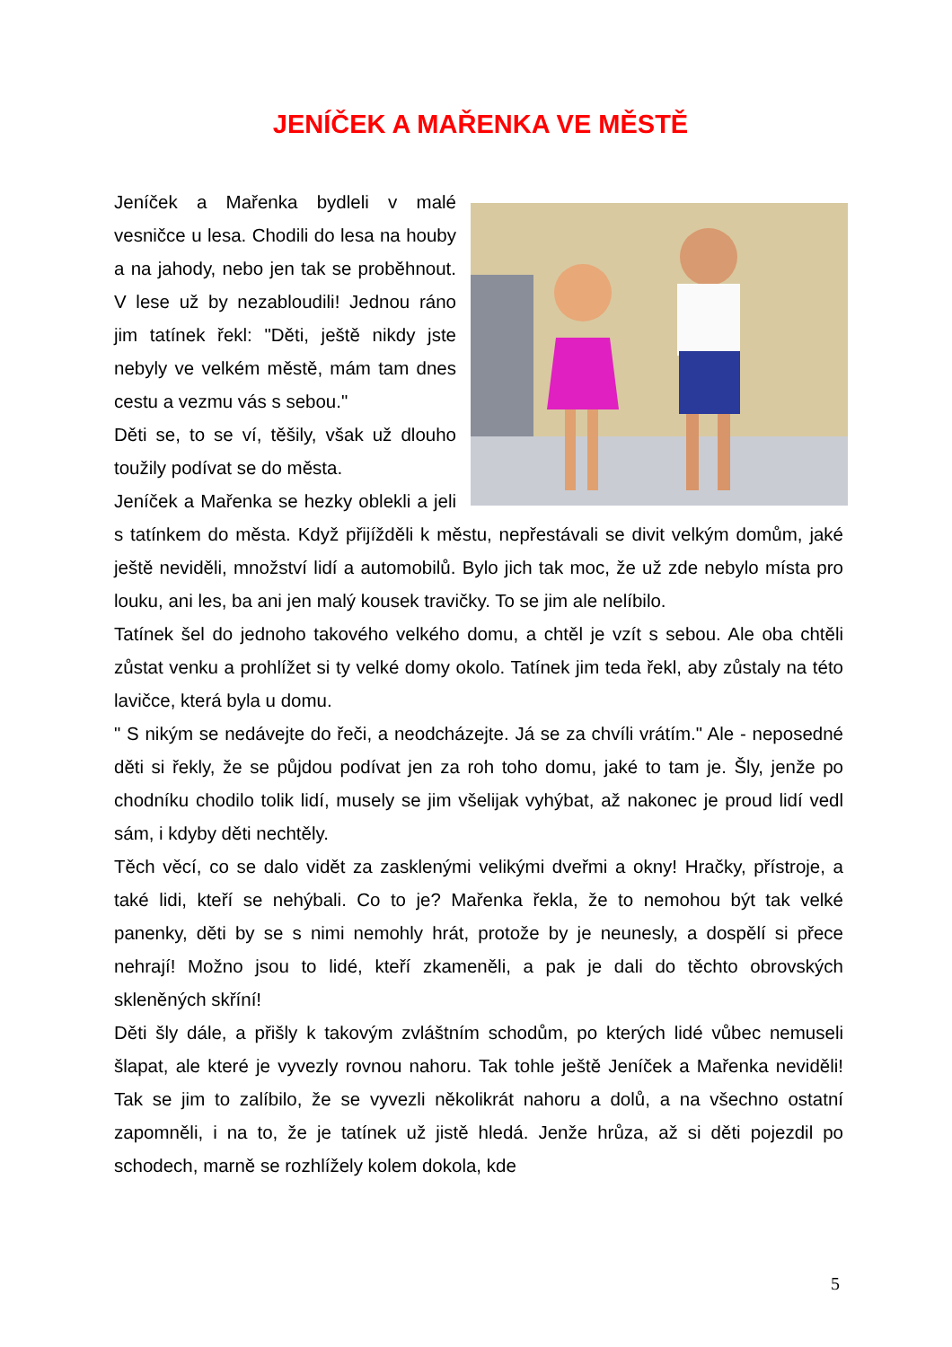JENÍČEK A MAŘENKA VE MĚSTĚ
Jeníček a Mařenka bydleli v malé vesničce u lesa. Chodili do lesa na houby a na jahody, nebo jen tak se proběhnout. V lese už by nezabloudili! Jednou ráno jim tatínek řekl: "Děti, ještě nikdy jste nebyly ve velkém městě, mám tam dnes cestu a vezmu vás s sebou."
Děti se, to se ví, těšily, však už dlouho toužily podívat se do města.
Jeníček a Mařenka se hezky oblekli a jeli s tatínkem do města. Když přijížděli k městu, nepřestávali se divit velkým domům, jaké ještě neviděli, množství lidí a automobilů. Bylo jich tak moc, že už zde nebylo místa pro louku, ani les, ba ani jen malý kousek travičky. To se jim ale nelíbilo.
Tatínek šel do jednoho takového velkého domu, a chtěl je vzít s sebou. Ale oba chtěli zůstat venku a prohlížet si ty velké domy okolo. Tatínek jim teda řekl, aby zůstaly na této lavičce, která byla u domu.
" S nikým se nedávejte do řeči, a neodcházejte. Já se za chvíli vrátím." Ale - neposedné děti si řekly, že se půjdou podívat jen za roh toho domu, jaké to tam je. Šly, jenže po chodníku chodilo tolik lidí, musely se jim všelijak vyhýbat, až nakonec je proud lidí vedl sám, i kdyby děti nechtěly.
Těch věcí, co se dalo vidět za zasklenými velikými dveřmi a okny! Hračky, přístroje, a také lidi, kteří se nehýbali. Co to je? Mařenka řekla, že to nemohou být tak velké panenky, děti by se s nimi nemohly hrát, protože by je neunesly, a dospělí si přece nehrají! Možno jsou to lidé, kteří zkameněli, a pak je dali do těchto obrovských skleněných skříní!
Děti šly dále, a přišly k takovým zvláštním schodům, po kterých lidé vůbec nemuseli šlapat, ale které je vyvezly rovnou nahoru. Tak tohle ještě Jeníček a Mařenka neviděli! Tak se jim to zalíbilo, že se vyvezli několikrát nahoru a dolů, a na všechno ostatní zapomněli, i na to, že je tatínek už jistě hledá. Jenže hrůza, až si děti pojezdil po schodech, marně se rozhlížely kolem dokola, kde
5